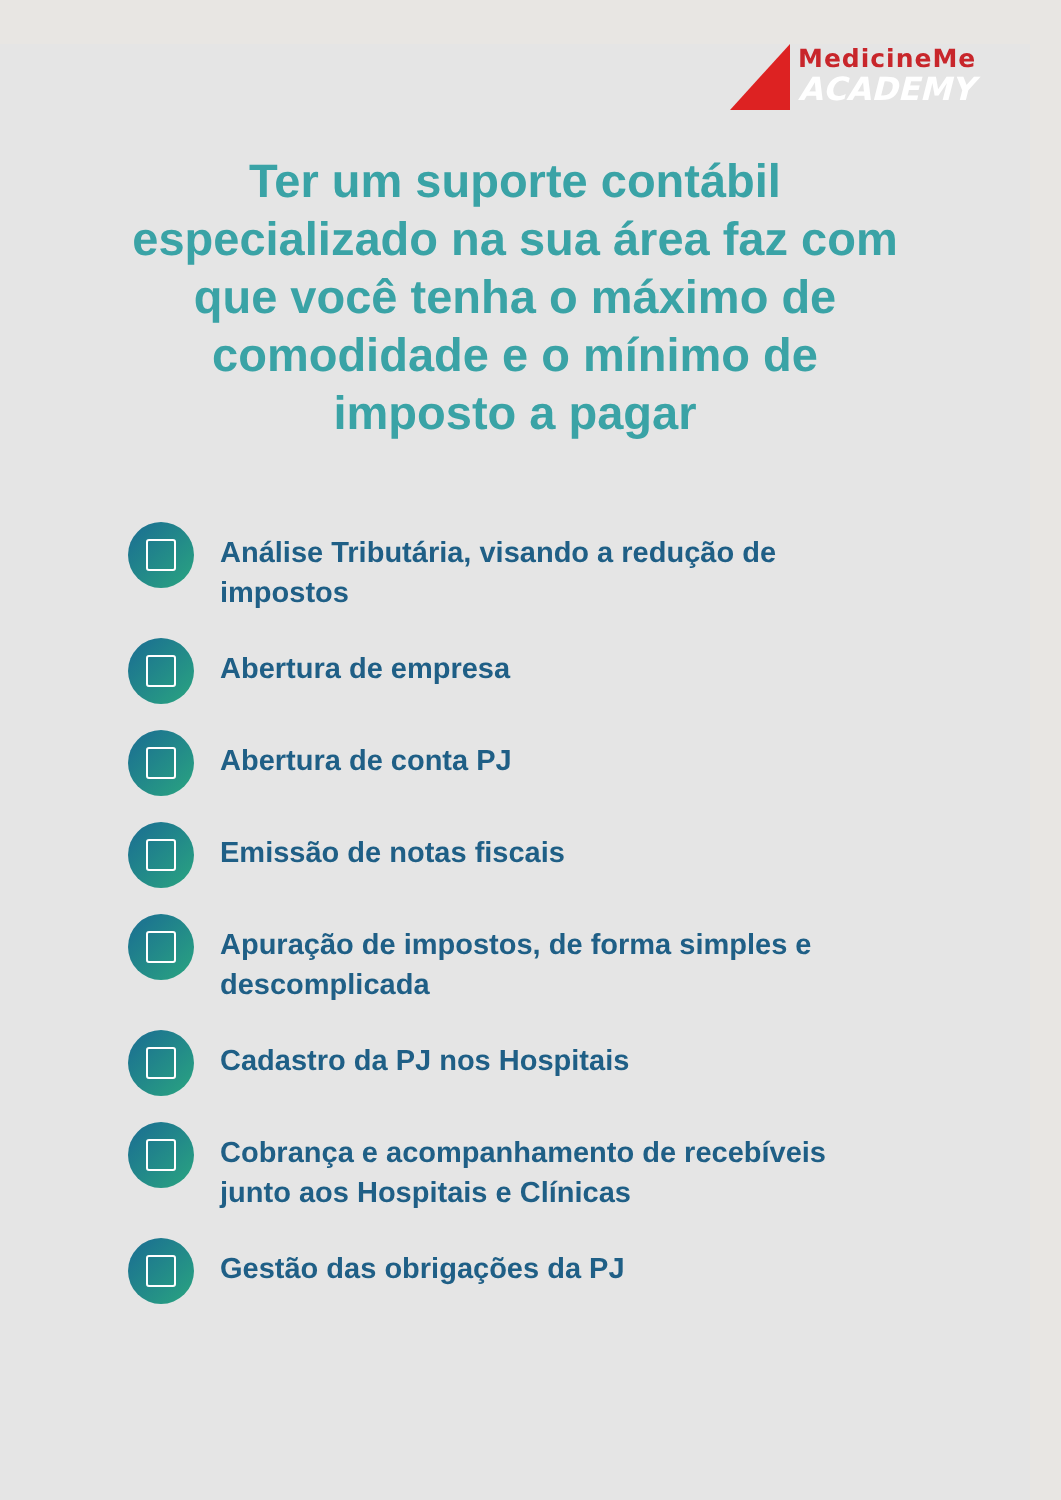MedicineMe
ACADEMY
Ter um suporte contábil
especializado na sua área faz com
que você tenha o máximo de
comodidade e o mínimo de
imposto a pagar
Análise Tributária, visando a redução de impostos
Abertura de empresa
Abertura de conta PJ
Emissão de notas fiscais
Apuração de impostos, de forma simples e descomplicada
Cadastro da PJ nos Hospitais
Cobrança e acompanhamento de recebíveis junto aos Hospitais e Clínicas
Gestão das obrigações da PJ